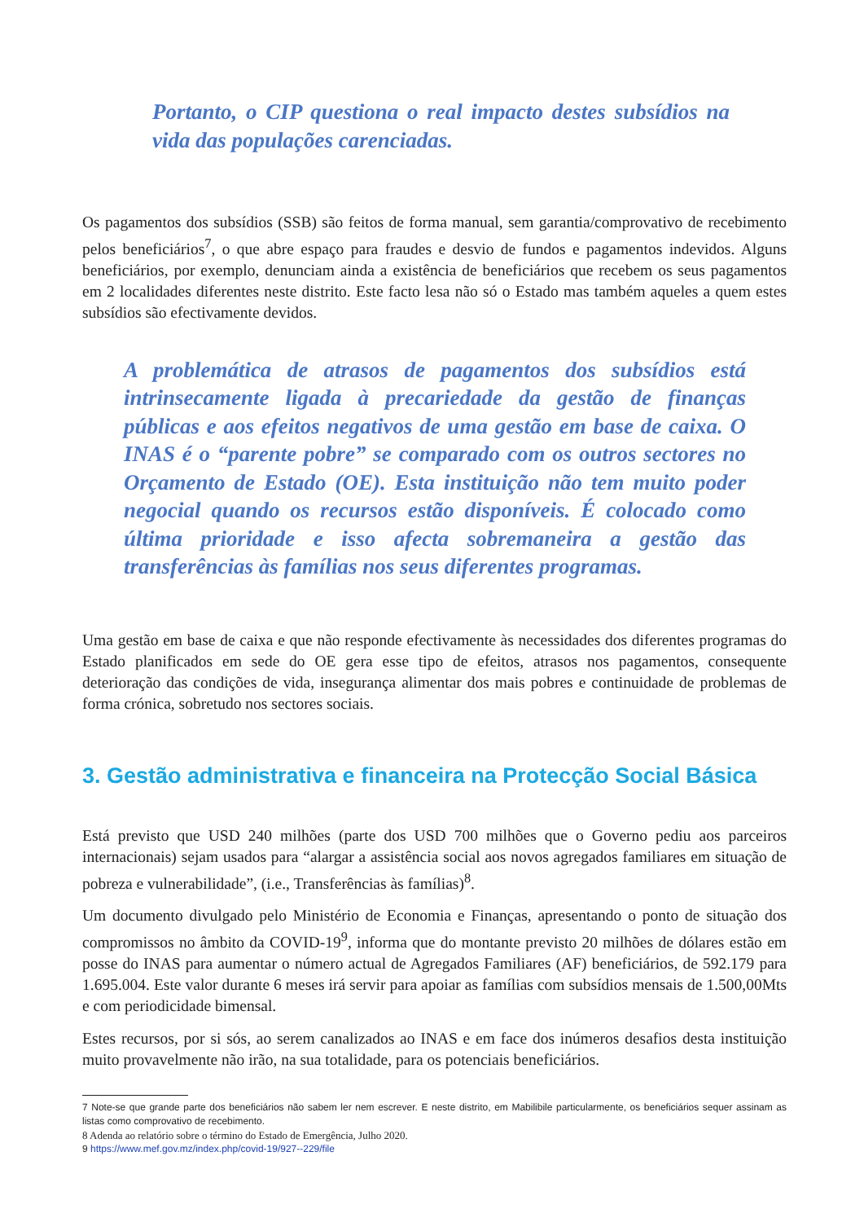Portanto, o CIP questiona o real impacto destes subsídios na vida das populações carenciadas.
Os pagamentos dos subsídios (SSB) são feitos de forma manual, sem garantia/comprovativo de recebimento pelos beneficiários<sup>7</sup>, o que abre espaço para fraudes e desvio de fundos e pagamentos indevidos. Alguns beneficiários, por exemplo, denunciam ainda a existência de beneficiários que recebem os seus pagamentos em 2 localidades diferentes neste distrito. Este facto lesa não só o Estado mas também aqueles a quem estes subsídios são efectivamente devidos.
A problemática de atrasos de pagamentos dos subsídios está intrinsecamente ligada à precariedade da gestão de finanças públicas e aos efeitos negativos de uma gestão em base de caixa. O INAS é o “parente pobre” se comparado com os outros sectores no Orçamento de Estado (OE). Esta instituição não tem muito poder negocial quando os recursos estão disponíveis. É colocado como última prioridade e isso afecta sobremaneira a gestão das transferências às famílias nos seus diferentes programas.
Uma gestão em base de caixa e que não responde efectivamente às necessidades dos diferentes programas do Estado planificados em sede do OE gera esse tipo de efeitos, atrasos nos pagamentos, consequente deterioração das condições de vida, insegurança alimentar dos mais pobres e continuidade de problemas de forma crónica, sobretudo nos sectores sociais.
3. Gestão administrativa e financeira na Protecção Social Básica
Está previsto que USD 240 milhões (parte dos USD 700 milhões que o Governo pediu aos parceiros internacionais) sejam usados para “alargar a assistência social aos novos agregados familiares em situação de pobreza e vulnerabilidade”, (i.e., Transferências às famílias)<sup>8</sup>.
Um documento divulgado pelo Ministério de Economia e Finanças, apresentando o ponto de situação dos compromissos no âmbito da COVID-19<sup>9</sup>, informa que do montante previsto 20 milhões de dólares estão em posse do INAS para aumentar o número actual de Agregados Familiares (AF) beneficiários, de 592.179 para 1.695.004. Este valor durante 6 meses irá servir para apoiar as famílias com subsídios mensais de 1.500,00Mts e com periodicidade bimensal.
Estes recursos, por si sós, ao serem canalizados ao INAS e em face dos inúmeros desafios desta instituição muito provavelmente não irão, na sua totalidade, para os potenciais beneficiários.
7 Note-se que grande parte dos beneficiários não sabem ler nem escrever. E neste distrito, em Mabilibile particularmente, os beneficiários sequer assinam as listas como comprovativo de recebimento.
8 Adenda ao relatório sobre o término do Estado de Emergência, Julho 2020.
9 https://www.mef.gov.mz/index.php/covid-19/927--229/file